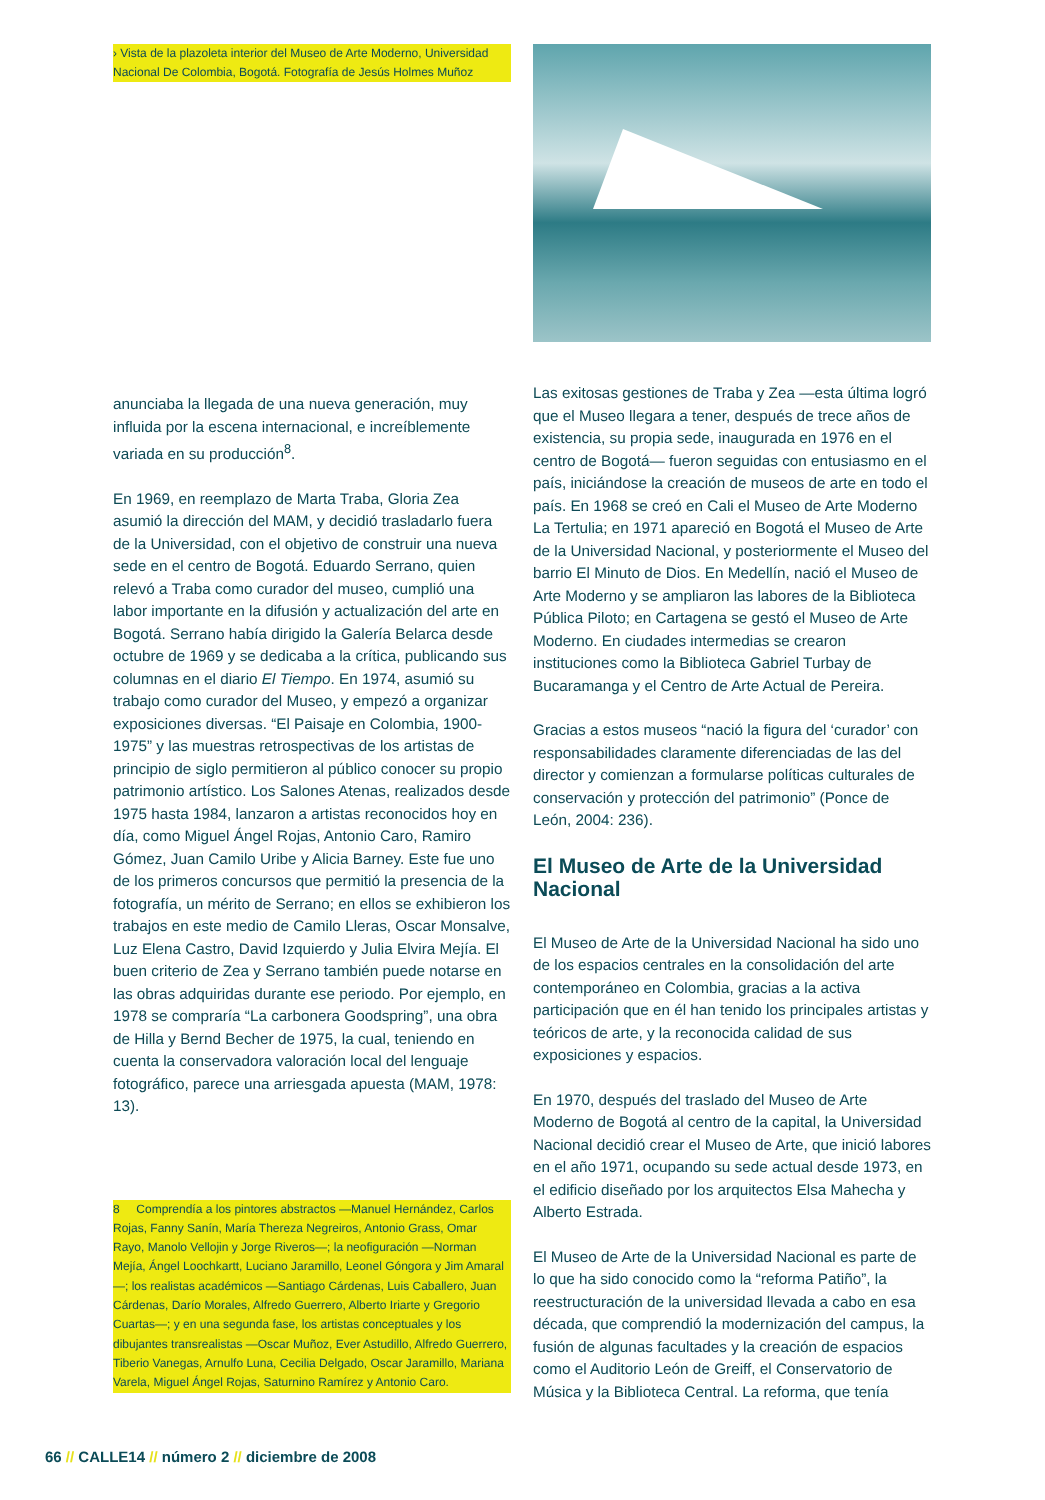› Vista de la plazoleta interior del Museo de Arte Moderno, Universidad Nacional De Colombia, Bogotá. Fotografía de Jesús Holmes Muñoz
anunciaba la llegada de una nueva generación, muy influida por la escena internacional, e increíblemente variada en su producción<sup>8</sup>.
En 1969, en reemplazo de Marta Traba, Gloria Zea asumió la dirección del MAM, y decidió trasladarlo fuera de la Universidad, con el objetivo de construir una nueva sede en el centro de Bogotá. Eduardo Serrano, quien relevó a Traba como curador del museo, cumplió una labor importante en la difusión y actualización del arte en Bogotá. Serrano había dirigido la Galería Belarca desde octubre de 1969 y se dedicaba a la crítica, publicando sus columnas en el diario El Tiempo. En 1974, asumió su trabajo como curador del Museo, y empezó a organizar exposiciones diversas. “El Paisaje en Colombia, 1900-1975” y las muestras retrospectivas de los artistas de principio de siglo permitieron al público conocer su propio patrimonio artístico. Los Salones Atenas, realizados desde 1975 hasta 1984, lanzaron a artistas reconocidos hoy en día, como Miguel Ángel Rojas, Antonio Caro, Ramiro Gómez, Juan Camilo Uribe y Alicia Barney. Este fue uno de los primeros concursos que permitió la presencia de la fotografía, un mérito de Serrano; en ellos se exhibieron los trabajos en este medio de Camilo Lleras, Oscar Monsalve, Luz Elena Castro, David Izquierdo y Julia Elvira Mejía. El buen criterio de Zea y Serrano también puede notarse en las obras adquiridas durante ese periodo. Por ejemplo, en 1978 se compraría “La carbonera Goodspring”, una obra de Hilla y Bernd Becher de 1975, la cual, teniendo en cuenta la conservadora valoración local del lenguaje fotográfico, parece una arriesgada apuesta (MAM, 1978: 13).
8 Comprendía a los pintores abstractos —Manuel Hernández, Carlos Rojas, Fanny Sanín, María Thereza Negreiros, Antonio Grass, Omar Rayo, Manolo Vellojin y Jorge Riveros—; la neofiguración —Norman Mejía, Ángel Loochkartt, Luciano Jaramillo, Leonel Góngora y Jim Amaral—; los realistas académicos —Santiago Cárdenas, Luis Caballero, Juan Cárdenas, Darío Morales, Alfredo Guerrero, Alberto Iriarte y Gregorio Cuartas—; y en una segunda fase, los artistas conceptuales y los dibujantes transrealistas —Oscar Muñoz, Ever Astudillo, Alfredo Guerrero, Tiberio Vanegas, Arnulfo Luna, Cecilia Delgado, Oscar Jaramillo, Mariana Varela, Miguel Ángel Rojas, Saturnino Ramírez y Antonio Caro.
Las exitosas gestiones de Traba y Zea —esta última logró que el Museo llegara a tener, después de trece años de existencia, su propia sede, inaugurada en 1976 en el centro de Bogotá— fueron seguidas con entusiasmo en el país, iniciándose la creación de museos de arte en todo el país. En 1968 se creó en Cali el Museo de Arte Moderno La Tertulia; en 1971 apareció en Bogotá el Museo de Arte de la Universidad Nacional, y posteriormente el Museo del barrio El Minuto de Dios. En Medellín, nació el Museo de Arte Moderno y se ampliaron las labores de la Biblioteca Pública Piloto; en Cartagena se gestó el Museo de Arte Moderno. En ciudades intermedias se crearon instituciones como la Biblioteca Gabriel Turbay de Bucaramanga y el Centro de Arte Actual de Pereira.
Gracias a estos museos “nació la figura del ‘curador’ con responsabilidades claramente diferenciadas de las del director y comienzan a formularse políticas culturales de conservación y protección del patrimonio” (Ponce de León, 2004: 236).
El Museo de Arte de la Universidad Nacional
El Museo de Arte de la Universidad Nacional ha sido uno de los espacios centrales en la consolidación del arte contemporáneo en Colombia, gracias a la activa participación que en él han tenido los principales artistas y teóricos de arte, y la reconocida calidad de sus exposiciones y espacios.
En 1970, después del traslado del Museo de Arte Moderno de Bogotá al centro de la capital, la Universidad Nacional decidió crear el Museo de Arte, que inició labores en el año 1971, ocupando su sede actual desde 1973, en el edificio diseñado por los arquitectos Elsa Mahecha y Alberto Estrada.
El Museo de Arte de la Universidad Nacional es parte de lo que ha sido conocido como la “reforma Patiño”, la reestructuración de la universidad llevada a cabo en esa década, que comprendió la modernización del campus, la fusión de algunas facultades y la creación de espacios como el Auditorio León de Greiff, el Conservatorio de Música y la Biblioteca Central. La reforma, que tenía
66 // CALLE14 // número 2 // diciembre de 2008